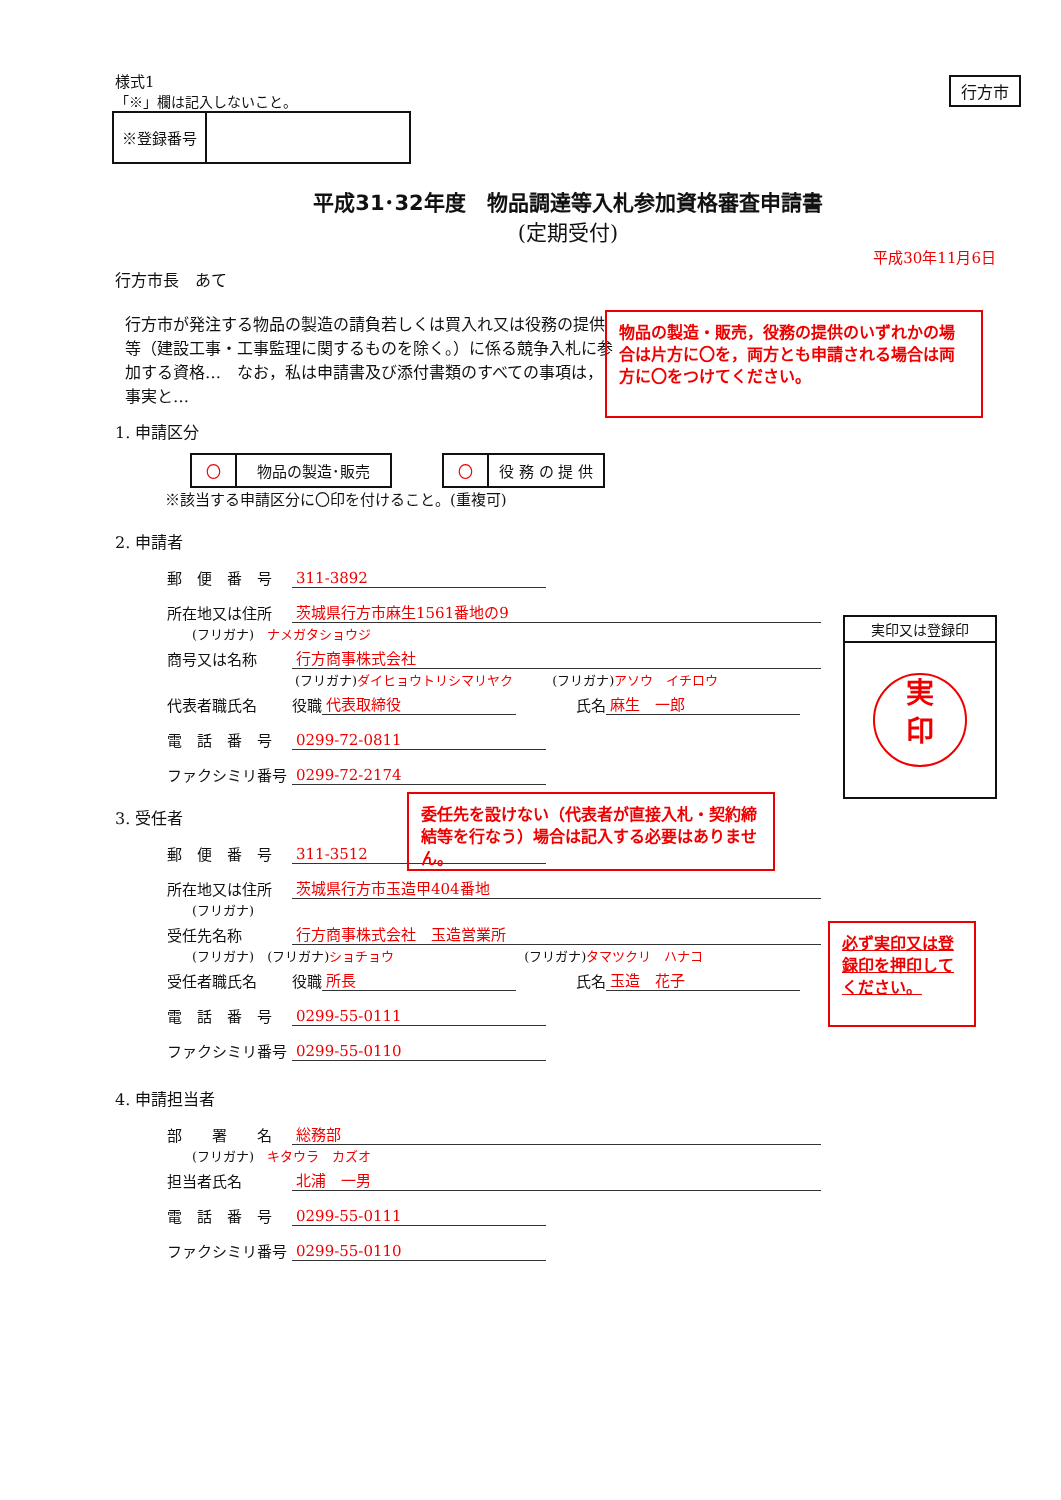行方市
様式1
「※」欄は記入しないこと。
| ※登録番号 | |
平成31･32年度　物品調達等入札参加資格審査申請書
(定期受付)
平成30年11月6日
行方市長　あて
行方市が発注する物品の製造の請負若しくは買入れ又は役務の提供等（建設工事・工事監理に関するものを除く。）に係る競争入札に参加する資格…　なお，私は申請書及び添付書類のすべての事項は，事実と…
1. 申請区分
| 〇 | 物品の製造･販売 |
| 〇 | 役 務 の 提 供 |
※該当する申請区分に〇印を付けること。(重複可)
2. 申請者
郵　便　番　号 311-3892
所在地又は住所 茨城県行方市麻生1561番地の9
(フリガナ)　ナメガタショウジ
商号又は名称 行方商事株式会社
(フリガナ) ダイヒョウトリシマリヤク　　　(フリガナ) アソウ　イチロウ
代表者職氏名 役職 代表取締役　　　　氏名 麻生　一郎
電　話　番　号 0299-72-0811
ファクシミリ番号 0299-72-2174
3. 受任者
郵　便　番　号 311-3512
所在地又は住所 茨城県行方市玉造甲404番地
(フリガナ)
受任先名称 行方商事株式会社　玉造営業所
(フリガナ)　(フリガナ) ショチョウ　　　　　　　　　　(フリガナ) タマツクリ　ハナコ
受任者職氏名 役職 所長　　　　氏名 玉造　花子
電　話　番　号 0299-55-0111
ファクシミリ番号 0299-55-0110
4. 申請担当者
部　　署　　名 総務部
(フリガナ)　キタウラ　カズオ
担当者氏名 北浦　一男
電　話　番　号 0299-55-0111
ファクシミリ番号 0299-55-0110
物品の製造・販売，役務の提供のいずれかの場合は片方に〇を，両方とも申請される場合は両方に〇をつけてください。
委任先を設けない（代表者が直接入札・契約締結等を行なう）場合は記入する必要はありません。
実印又は登録印
実
印
必ず実印又は登録印を押印してください。